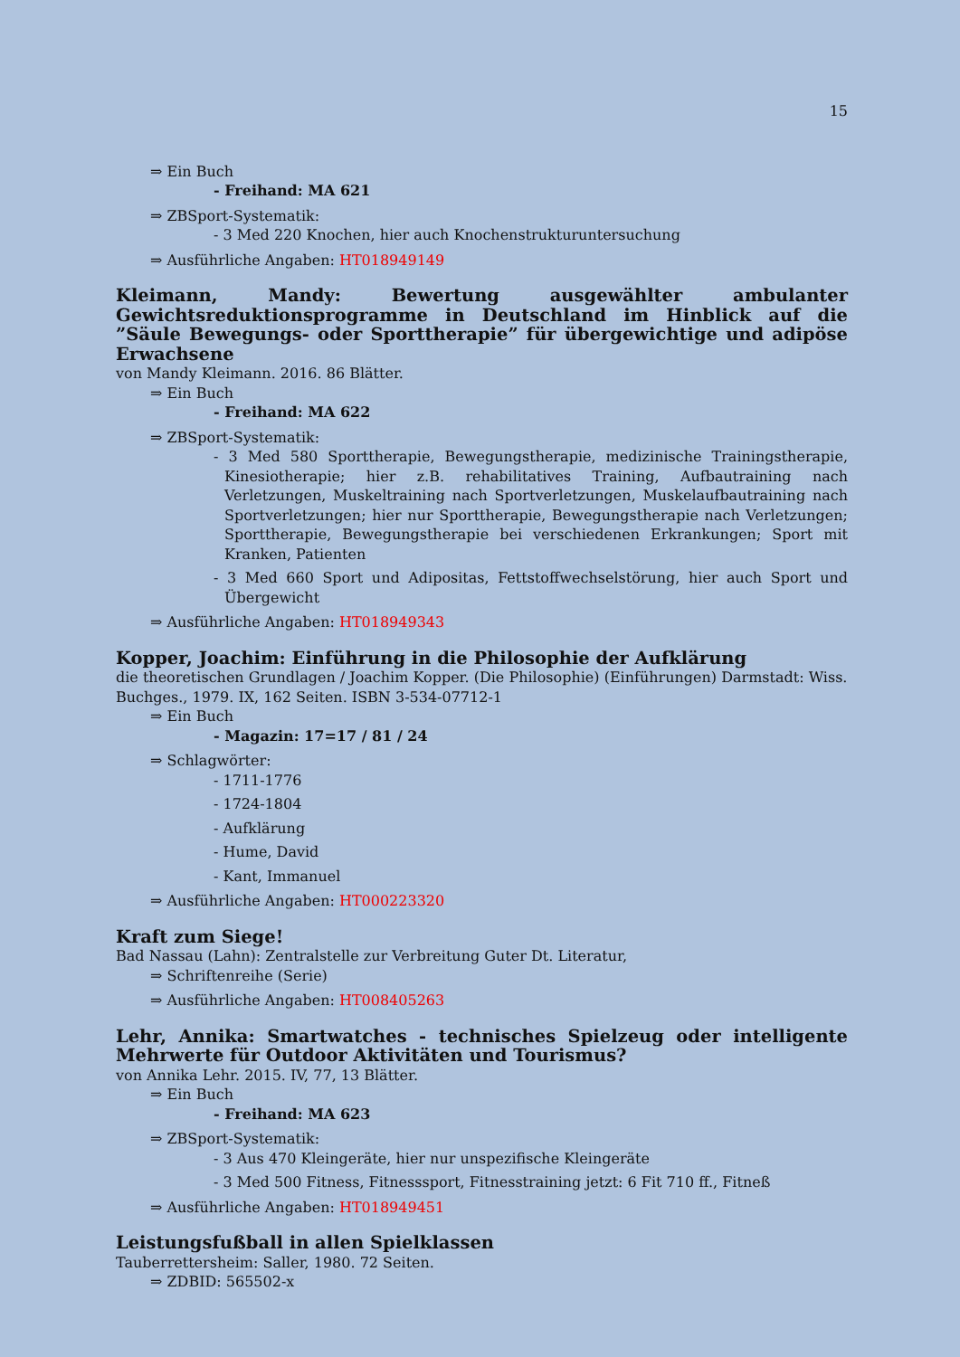15
⇒ Ein Buch
- Freihand: MA 621
⇒ ZBSport-Systematik:
- 3 Med 220 Knochen, hier auch Knochenstrukturuntersuchung
⇒ Ausführliche Angaben: HT018949149
Kleimann, Mandy: Bewertung ausgewählter ambulanter Gewichtsreduktionsprogramme in Deutschland im Hinblick auf die ”Säule Bewegungs- oder Sporttherapie” für übergewichtige und adipöse Erwachsene
von Mandy Kleimann. 2016. 86 Blätter.
⇒ Ein Buch
- Freihand: MA 622
⇒ ZBSport-Systematik:
- 3 Med 580 Sporttherapie, Bewegungstherapie, medizinische Trainingstherapie, Kinesiotherapie; hier z.B. rehabilitatives Training, Aufbautraining nach Verletzungen, Muskeltraining nach Sportverletzungen, Muskelaufbautraining nach Sportverletzungen; hier nur Sporttherapie, Bewegungstherapie nach Verletzungen; Sporttherapie, Bewegungstherapie bei verschiedenen Erkrankungen; Sport mit Kranken, Patienten
- 3 Med 660 Sport und Adipositas, Fettstoffwechselstörung, hier auch Sport und Übergewicht
⇒ Ausführliche Angaben: HT018949343
Kopper, Joachim: Einführung in die Philosophie der Aufklärung
die theoretischen Grundlagen / Joachim Kopper. (Die Philosophie) (Einführungen) Darmstadt: Wiss. Buchges., 1979. IX, 162 Seiten. ISBN 3-534-07712-1
⇒ Ein Buch
- Magazin: 17=17 / 81 / 24
⇒ Schlagwörter:
- 1711-1776
- 1724-1804
- Aufklärung
- Hume, David
- Kant, Immanuel
⇒ Ausführliche Angaben: HT000223320
Kraft zum Siege!
Bad Nassau (Lahn): Zentralstelle zur Verbreitung Guter Dt. Literatur,
⇒ Schriftenreihe (Serie)
⇒ Ausführliche Angaben: HT008405263
Lehr, Annika: Smartwatches - technisches Spielzeug oder intelligente Mehrwerte für Outdoor Aktivitäten und Tourismus?
von Annika Lehr. 2015. IV, 77, 13 Blätter.
⇒ Ein Buch
- Freihand: MA 623
⇒ ZBSport-Systematik:
- 3 Aus 470 Kleingeräte, hier nur unspezifische Kleingeräte
- 3 Med 500 Fitness, Fitnesssport, Fitnesstraining jetzt: 6 Fit 710 ff., Fitneß
⇒ Ausführliche Angaben: HT018949451
Leistungsfußball in allen Spielklassen
Tauberrettersheim: Saller, 1980. 72 Seiten.
⇒ ZDBID: 565502-x